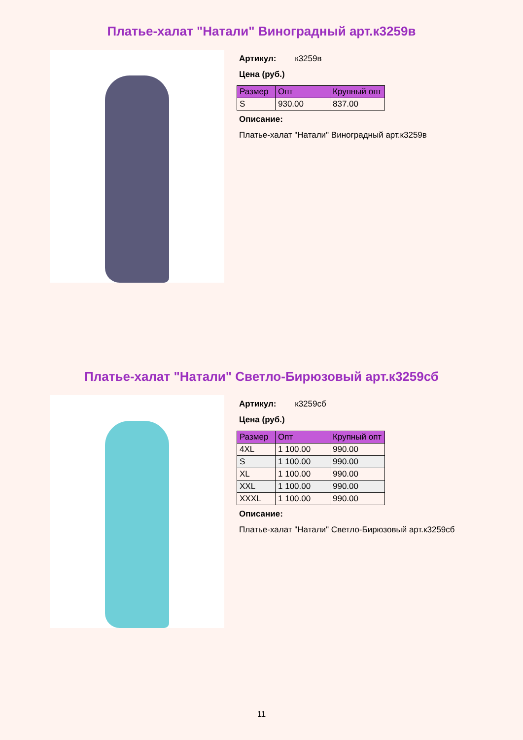Платье-халат "Натали" Виноградный арт.к3259в
Артикул: к3259в
Цена (руб.)
| Размер | Опт | Крупный опт |
| --- | --- | --- |
| S | 930.00 | 837.00 |
Описание:
Платье-халат "Натали" Виноградный арт.к3259в
Платье-халат "Натали" Светло-Бирюзовый арт.к3259сб
Артикул: к3259сб
Цена (руб.)
| Размер | Опт | Крупный опт |
| --- | --- | --- |
| 4XL | 1 100.00 | 990.00 |
| S | 1 100.00 | 990.00 |
| XL | 1 100.00 | 990.00 |
| XXL | 1 100.00 | 990.00 |
| XXXL | 1 100.00 | 990.00 |
Описание:
Платье-халат "Натали" Светло-Бирюзовый арт.к3259сб
11